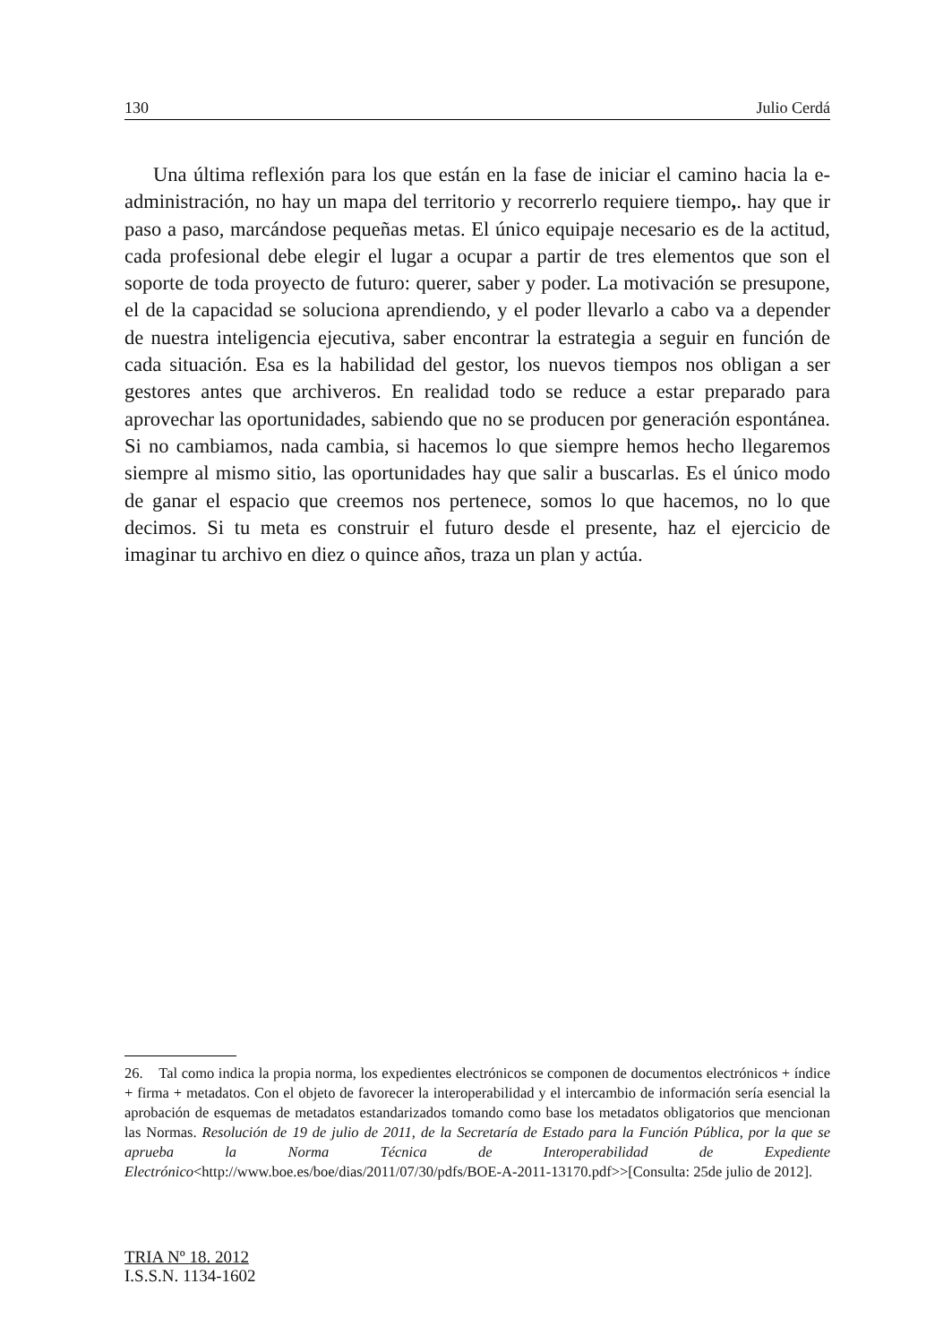130 Julio Cerdá
Una última reflexión para los que están en la fase de iniciar el camino hacia la e-administración, no hay un mapa del territorio y recorrerlo requiere tiempo,. hay que ir paso a paso, marcándose pequeñas metas. El único equipaje necesario es de la actitud, cada profesional debe elegir el lugar a ocupar a partir de tres elementos que son el soporte de toda proyecto de futuro: querer, saber y poder. La motivación se presupone, el de la capacidad se soluciona aprendiendo, y el poder llevarlo a cabo va a depender de nuestra inteligencia ejecutiva, saber encontrar la estrategia a seguir en función de cada situación. Esa es la habilidad del gestor, los nuevos tiempos nos obligan a ser gestores antes que archiveros. En realidad todo se reduce a estar preparado para aprovechar las oportunidades, sabiendo que no se producen por generación espontánea. Si no cambiamos, nada cambia, si hacemos lo que siempre hemos hecho llegaremos siempre al mismo sitio, las oportunidades hay que salir a buscarlas. Es el único modo de ganar el espacio que creemos nos pertenece, somos lo que hacemos, no lo que decimos. Si tu meta es construir el futuro desde el presente, haz el ejercicio de imaginar tu archivo en diez o quince años, traza un plan y actúa.
26. Tal como indica la propia norma, los expedientes electrónicos se componen de documentos electrónicos + índice + firma + metadatos. Con el objeto de favorecer la interoperabilidad y el intercambio de información sería esencial la aprobación de esquemas de metadatos estandarizados tomando como base los metadatos obligatorios que mencionan las Normas. Resolución de 19 de julio de 2011, de la Secretaría de Estado para la Función Pública, por la que se aprueba la Norma Técnica de Interoperabilidad de Expediente Electrónico<http://www.boe.es/boe/dias/2011/07/30/pdfs/BOE-A-2011-13170.pdf>>[Consulta: 25de julio de 2012].
TRIA Nº 18. 2012
I.S.S.N. 1134-1602